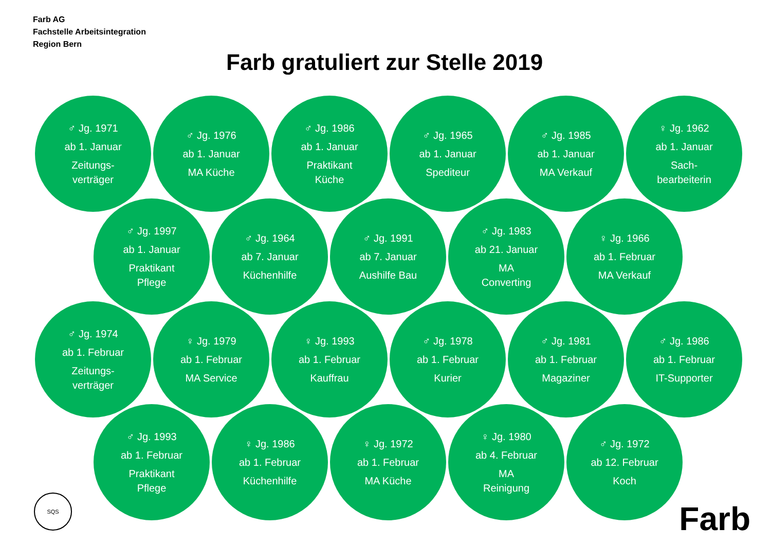Farb AG
Fachstelle Arbeitsintegration
Region Bern
Farb gratuliert zur Stelle 2019
♂ Jg. 1971
ab 1. Januar
Zeitungs-
verträger
♂ Jg. 1976
ab 1. Januar
MA Küche
♂ Jg. 1986
ab 1. Januar
Praktikant
Küche
♂ Jg. 1965
ab 1. Januar
Spediteur
♂ Jg. 1985
ab 1. Januar
MA Verkauf
♀ Jg. 1962
ab 1. Januar
Sach-
bearbeiterin
♂ Jg. 1997
ab 1. Januar
Praktikant
Pflege
♂ Jg. 1964
ab 7. Januar
Küchenhilfe
♂ Jg. 1991
ab 7. Januar
Aushilfe Bau
♂ Jg. 1983
ab 21. Januar
MA
Converting
♀ Jg. 1966
ab 1. Februar
MA Verkauf
♂ Jg. 1974
ab 1. Februar
Zeitungs-
verträger
♀ Jg. 1979
ab 1. Februar
MA Service
♀ Jg. 1993
ab 1. Februar
Kauffrau
♂ Jg. 1978
ab 1. Februar
Kurier
♂ Jg. 1981
ab 1. Februar
Magaziner
♂ Jg. 1986
ab 1. Februar
IT-Supporter
♂ Jg. 1993
ab 1. Februar
Praktikant
Pflege
♀ Jg. 1986
ab 1. Februar
Küchenhilfe
♀ Jg. 1972
ab 1. Februar
MA Küche
♀ Jg. 1980
ab 4. Februar
MA
Reinigung
♂ Jg. 1972
ab 12. Februar
Koch
SQS Farb